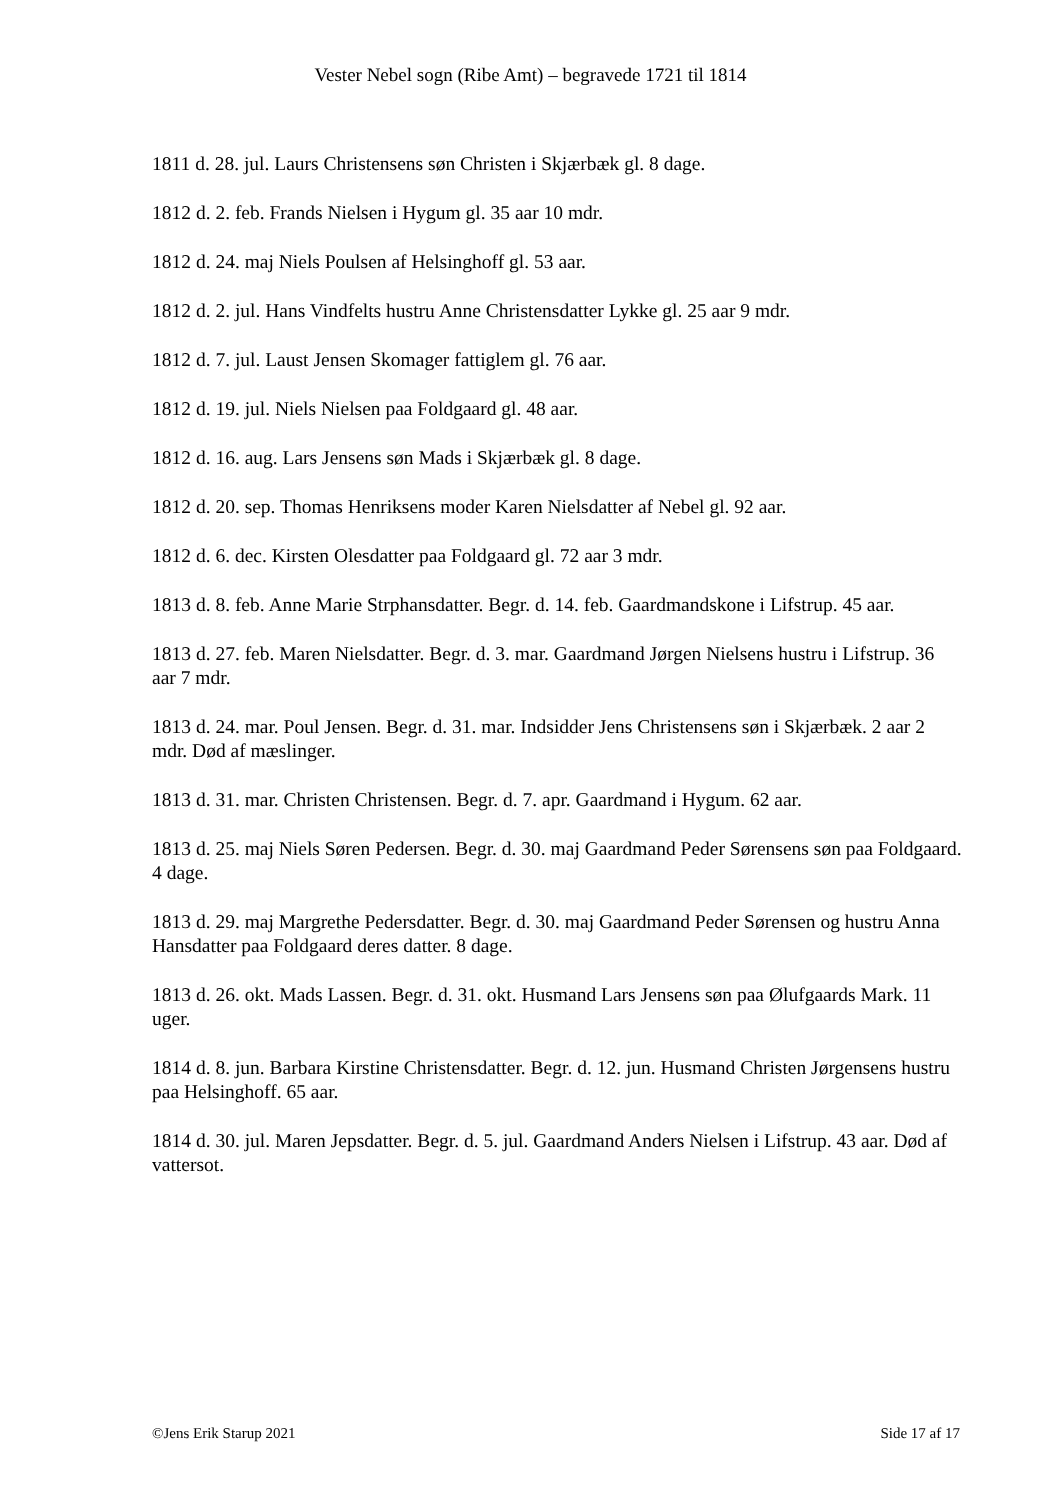Vester Nebel sogn (Ribe Amt) – begravede 1721 til 1814
1811 d. 28. jul. Laurs Christensens søn Christen i Skjærbæk gl. 8 dage.
1812 d. 2. feb. Frands Nielsen i Hygum gl. 35 aar 10 mdr.
1812 d. 24. maj Niels Poulsen af Helsinghoff gl. 53 aar.
1812 d. 2. jul. Hans Vindfelts hustru Anne Christensdatter Lykke gl. 25 aar 9 mdr.
1812 d. 7. jul. Laust Jensen Skomager fattiglem gl. 76 aar.
1812 d. 19. jul. Niels Nielsen paa Foldgaard gl. 48 aar.
1812 d. 16. aug. Lars Jensens søn Mads i Skjærbæk gl. 8 dage.
1812 d. 20. sep. Thomas Henriksens moder Karen Nielsdatter af Nebel gl. 92 aar.
1812 d. 6. dec. Kirsten Olesdatter paa Foldgaard gl. 72 aar 3 mdr.
1813 d. 8. feb. Anne Marie Strphansdatter. Begr. d. 14. feb. Gaardmandskone i Lifstrup. 45 aar.
1813 d. 27. feb. Maren Nielsdatter. Begr. d. 3. mar. Gaardmand Jørgen Nielsens hustru i Lifstrup. 36 aar 7 mdr.
1813 d. 24. mar. Poul Jensen. Begr. d. 31. mar. Indsidder Jens Christensens søn i Skjærbæk. 2 aar 2 mdr. Død af mæslinger.
1813 d. 31. mar. Christen Christensen. Begr. d. 7. apr. Gaardmand i Hygum. 62 aar.
1813 d. 25. maj Niels Søren Pedersen. Begr. d. 30. maj Gaardmand Peder Sørensens søn paa Foldgaard. 4 dage.
1813 d. 29. maj Margrethe Pedersdatter. Begr. d. 30. maj Gaardmand Peder Sørensen og hustru Anna Hansdatter paa Foldgaard deres datter. 8 dage.
1813 d. 26. okt. Mads Lassen. Begr. d. 31. okt. Husmand Lars Jensens søn paa Ølufgaards Mark. 11 uger.
1814 d. 8. jun. Barbara Kirstine Christensdatter. Begr. d. 12. jun. Husmand Christen Jørgensens hustru paa Helsinghoff. 65 aar.
1814 d. 30. jul. Maren Jepsdatter. Begr. d. 5. jul. Gaardmand Anders Nielsen i Lifstrup. 43 aar. Død af vattersot.
©Jens Erik Starup 2021 Side 17 af 17